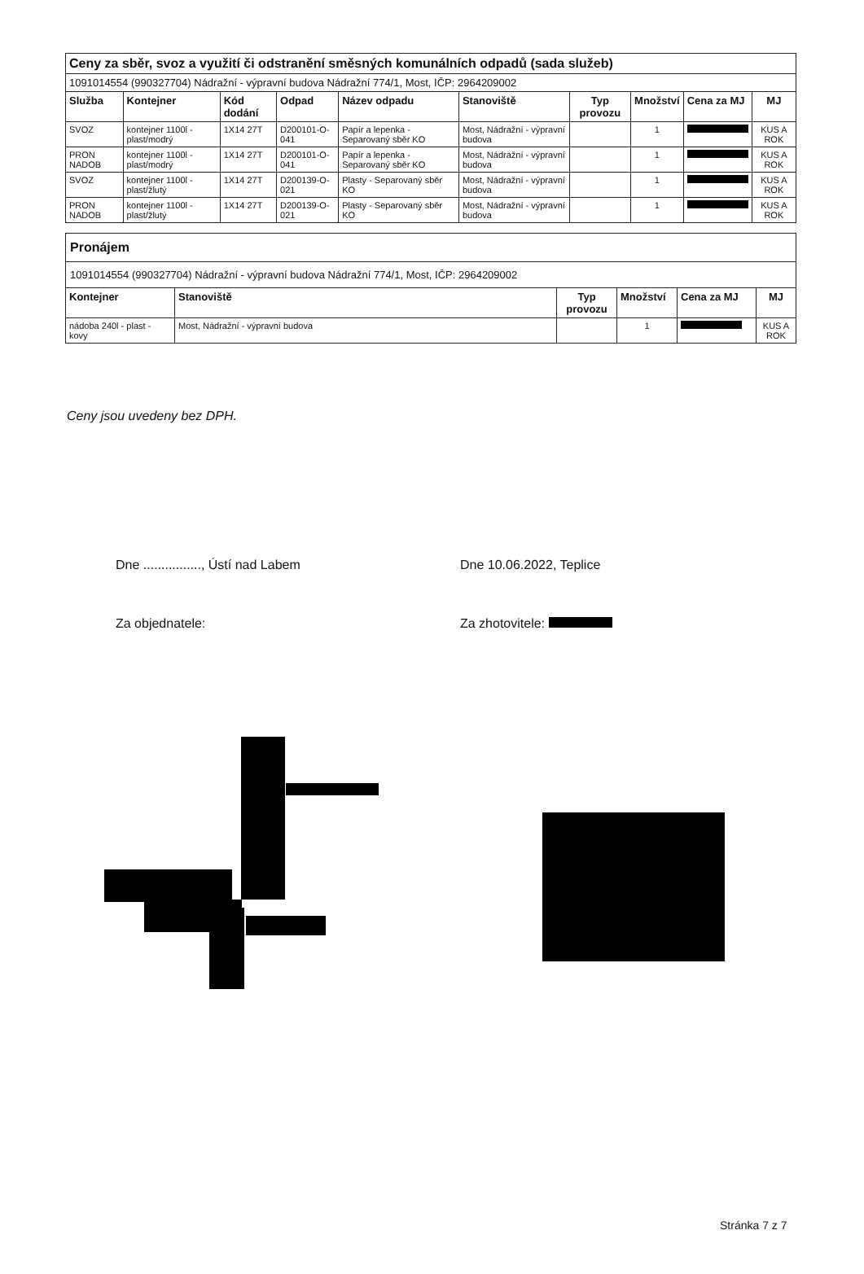| Ceny za sběr, svoz a využití či odstranění směsných komunálních odpadů (sada služeb) | | | | | | | | | |
| 1091014554 (990327704) Nádražní - výpravní budova Nádražní 774/1, Most, IČP: 2964209002 | | | | | | | | | |
| Služba | Kontejner | Kód dodání | Odpad | Název odpadu | Stanoviště | Typ provozu | Množství | Cena za MJ | MJ |
| SVOZ | kontejner 1100l - plast/modrý | 1X14 27T | D200101-O-041 | Papír a lepenka - Separovaný sběr KO | Most, Nádražní - výpravní budova | | 1 | | KUS A ROK |
| PRON NADOB | kontejner 1100l - plast/modrý | 1X14 27T | D200101-O-041 | Papír a lepenka - Separovaný sběr KO | Most, Nádražní - výpravní budova | | 1 | | KUS A ROK |
| SVOZ | kontejner 1100l - plast/žlutý | 1X14 27T | D200139-O-021 | Plasty - Separovaný sběr KO | Most, Nádražní - výpravní budova | | 1 | | KUS A ROK |
| PRON NADOB | kontejner 1100l - plast/žlutý | 1X14 27T | D200139-O-021 | Plasty - Separovaný sběr KO | Most, Nádražní - výpravní budova | | 1 | | KUS A ROK |
| Pronájem | | | | | |
| 1091014554 (990327704) Nádražní - výpravní budova Nádražní 774/1, Most, IČP: 2964209002 | | | | | |
| Kontejner | Stanoviště | Typ provozu | Množství | Cena za MJ | MJ |
| nádoba 240l - plast - kovy | Most, Nádražní - výpravní budova | | 1 | | KUS A ROK |
Ceny jsou uvedeny bez DPH.
Dne ................, Ústí nad Labem
Za objednatele:
Dne 10.06.2022, Teplice
Za zhotovitele:
Stránka 7 z 7